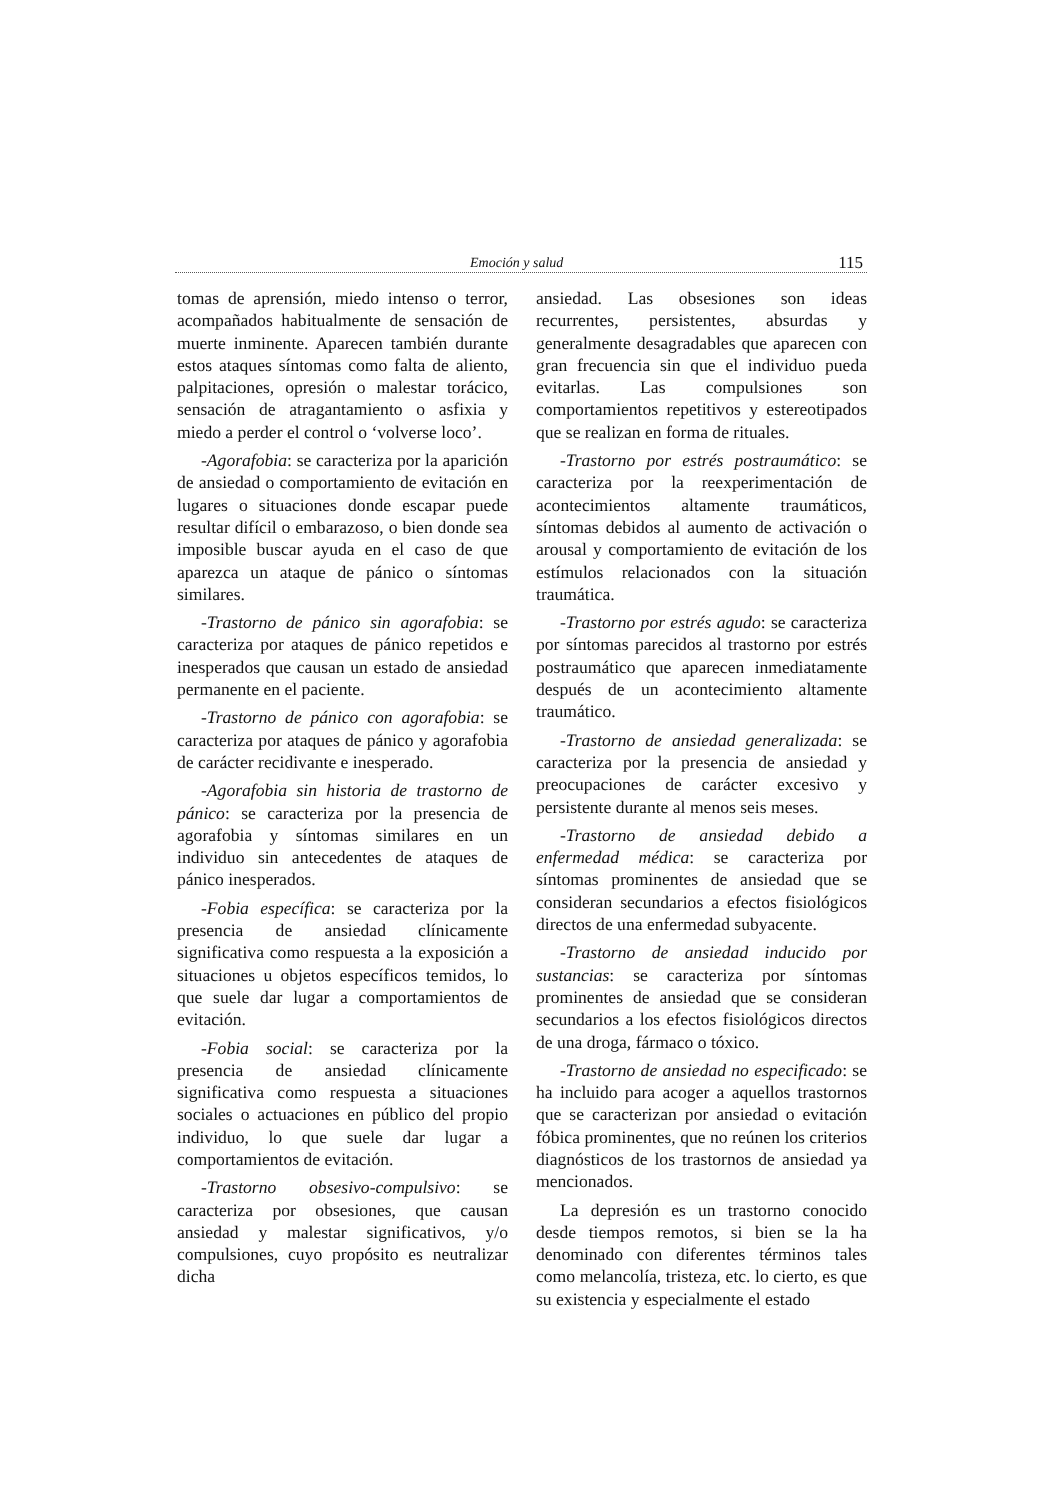Emoción y salud 115
tomas de aprensión, miedo intenso o terror, acompañados habitualmente de sensación de muerte inminente. Aparecen también durante estos ataques síntomas como falta de aliento, palpitaciones, opresión o malestar torácico, sensación de atragantamiento o asfixia y miedo a perder el control o ‘volverse loco’.
-Agorafobia: se caracteriza por la aparición de ansiedad o comportamiento de evitación en lugares o situaciones donde escapar puede resultar difícil o embarazoso, o bien donde sea imposible buscar ayuda en el caso de que aparezca un ataque de pánico o síntomas similares.
-Trastorno de pánico sin agorafobia: se caracteriza por ataques de pánico repetidos e inesperados que causan un estado de ansiedad permanente en el paciente.
-Trastorno de pánico con agorafobia: se caracteriza por ataques de pánico y agorafobia de carácter recidivante e inesperado.
-Agorafobia sin historia de trastorno de pánico: se caracteriza por la presencia de agorafobia y síntomas similares en un individuo sin antecedentes de ataques de pánico inesperados.
-Fobia específica: se caracteriza por la presencia de ansiedad clínicamente significativa como respuesta a la exposición a situaciones u objetos específicos temidos, lo que suele dar lugar a comportamientos de evitación.
-Fobia social: se caracteriza por la presencia de ansiedad clínicamente significativa como respuesta a situaciones sociales o actuaciones en público del propio individuo, lo que suele dar lugar a comportamientos de evitación.
-Trastorno obsesivo-compulsivo: se caracteriza por obsesiones, que causan ansiedad y malestar significativos, y/o compulsiones, cuyo propósito es neutralizar dicha
ansiedad. Las obsesiones son ideas recurrentes, persistentes, absurdas y generalmente desagradables que aparecen con gran frecuencia sin que el individuo pueda evitarlas. Las compulsiones son comportamientos repetitivos y estereotipados que se realizan en forma de rituales.
-Trastorno por estrés postraumático: se caracteriza por la reexperimentación de acontecimientos altamente traumáticos, síntomas debidos al aumento de activación o arousal y comportamiento de evitación de los estímulos relacionados con la situación traumática.
-Trastorno por estrés agudo: se caracteriza por síntomas parecidos al trastorno por estrés postraumático que aparecen inmediatamente después de un acontecimiento altamente traumático.
-Trastorno de ansiedad generalizada: se caracteriza por la presencia de ansiedad y preocupaciones de carácter excesivo y persistente durante al menos seis meses.
-Trastorno de ansiedad debido a enfermedad médica: se caracteriza por síntomas prominentes de ansiedad que se consideran secundarios a efectos fisiológicos directos de una enfermedad subyacente.
-Trastorno de ansiedad inducido por sustancias: se caracteriza por síntomas prominentes de ansiedad que se consideran secundarios a los efectos fisiológicos directos de una droga, fármaco o tóxico.
-Trastorno de ansiedad no especificado: se ha incluido para acoger a aquellos trastornos que se caracterizan por ansiedad o evitación fóbica prominentes, que no reúnen los criterios diagnósticos de los trastornos de ansiedad ya mencionados.
La depresión es un trastorno conocido desde tiempos remotos, si bien se la ha denominado con diferentes términos tales como melancolía, tristeza, etc. lo cierto, es que su existencia y especialmente el estado